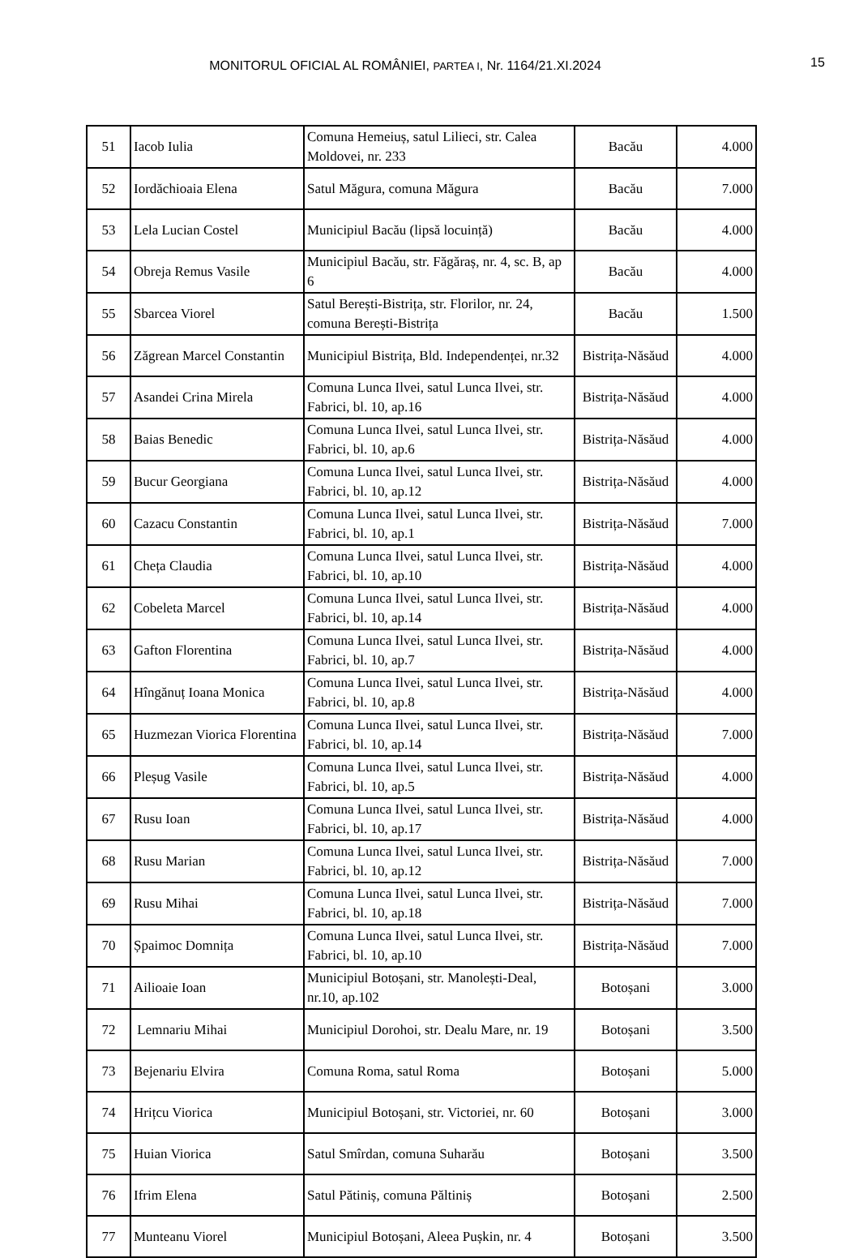MONITORUL OFICIAL AL ROMÂNIEI, PARTEA I, Nr. 1164/21.XI.2024
15
| 51 | Iacob Iulia | Comuna Hemeiuș, satul Lilieci, str. Calea Moldovei, nr. 233 | Bacău | 4.000 |
| 52 | Iordăchioaia Elena | Satul Măgura, comuna Măgura | Bacău | 7.000 |
| 53 | Lela Lucian Costel | Municipiul Bacău (lipsă locuință) | Bacău | 4.000 |
| 54 | Obreja Remus Vasile | Municipiul Bacău, str. Făgăraș, nr. 4, sc. B, ap 6 | Bacău | 4.000 |
| 55 | Sbarcea Viorel | Satul Berești-Bistrița, str. Florilor, nr. 24, comuna Berești-Bistrița | Bacău | 1.500 |
| 56 | Zăgrean Marcel Constantin | Municipiul Bistrița, Bld. Independenței, nr.32 | Bistrița-Năsăud | 4.000 |
| 57 | Asandei Crina Mirela | Comuna Lunca Ilvei, satul Lunca Ilvei, str. Fabrici, bl. 10, ap.16 | Bistrița-Năsăud | 4.000 |
| 58 | Baias Benedic | Comuna Lunca Ilvei, satul Lunca Ilvei, str. Fabrici, bl. 10, ap.6 | Bistrița-Năsăud | 4.000 |
| 59 | Bucur Georgiana | Comuna Lunca Ilvei, satul Lunca Ilvei, str. Fabrici, bl. 10, ap.12 | Bistrița-Năsăud | 4.000 |
| 60 | Cazacu Constantin | Comuna Lunca Ilvei, satul Lunca Ilvei, str. Fabrici, bl. 10, ap.1 | Bistrița-Năsăud | 7.000 |
| 61 | Cheța Claudia | Comuna Lunca Ilvei, satul Lunca Ilvei, str. Fabrici, bl. 10, ap.10 | Bistrița-Năsăud | 4.000 |
| 62 | Cobeleta Marcel | Comuna Lunca Ilvei, satul Lunca Ilvei, str. Fabrici, bl. 10, ap.14 | Bistrița-Năsăud | 4.000 |
| 63 | Gafton Florentina | Comuna Lunca Ilvei, satul Lunca Ilvei, str. Fabrici, bl. 10, ap.7 | Bistrița-Năsăud | 4.000 |
| 64 | Hîngănuț Ioana Monica | Comuna Lunca Ilvei, satul Lunca Ilvei, str. Fabrici, bl. 10, ap.8 | Bistrița-Năsăud | 4.000 |
| 65 | Huzmezan Viorica Florentina | Comuna Lunca Ilvei, satul Lunca Ilvei, str. Fabrici, bl. 10, ap.14 | Bistrița-Năsăud | 7.000 |
| 66 | Pleșug Vasile | Comuna Lunca Ilvei, satul Lunca Ilvei, str. Fabrici, bl. 10, ap.5 | Bistrița-Năsăud | 4.000 |
| 67 | Rusu Ioan | Comuna Lunca Ilvei, satul Lunca Ilvei, str. Fabrici, bl. 10, ap.17 | Bistrița-Năsăud | 4.000 |
| 68 | Rusu Marian | Comuna Lunca Ilvei, satul Lunca Ilvei, str. Fabrici, bl. 10, ap.12 | Bistrița-Năsăud | 7.000 |
| 69 | Rusu Mihai | Comuna Lunca Ilvei, satul Lunca Ilvei, str. Fabrici, bl. 10, ap.18 | Bistrița-Năsăud | 7.000 |
| 70 | Șpaimoc Domnița | Comuna Lunca Ilvei, satul Lunca Ilvei, str. Fabrici, bl. 10, ap.10 | Bistrița-Năsăud | 7.000 |
| 71 | Ailioaie Ioan | Municipiul Botoșani, str. Manolești-Deal, nr.10, ap.102 | Botoșani | 3.000 |
| 72 | Lemnariu Mihai | Municipiul Dorohoi, str. Dealu Mare, nr. 19 | Botoșani | 3.500 |
| 73 | Bejenariu Elvira | Comuna Roma, satul Roma | Botoșani | 5.000 |
| 74 | Hrițcu Viorica | Municipiul Botoșani, str. Victoriei, nr. 60 | Botoșani | 3.000 |
| 75 | Huian Viorica | Satul Smîrdan, comuna Suharău | Botoșani | 3.500 |
| 76 | Ifrim Elena | Satul Pătiniș, comuna Păltiniș | Botoșani | 2.500 |
| 77 | Munteanu Viorel | Municipiul Botoșani, Aleea Pușkin, nr. 4 | Botoșani | 3.500 |